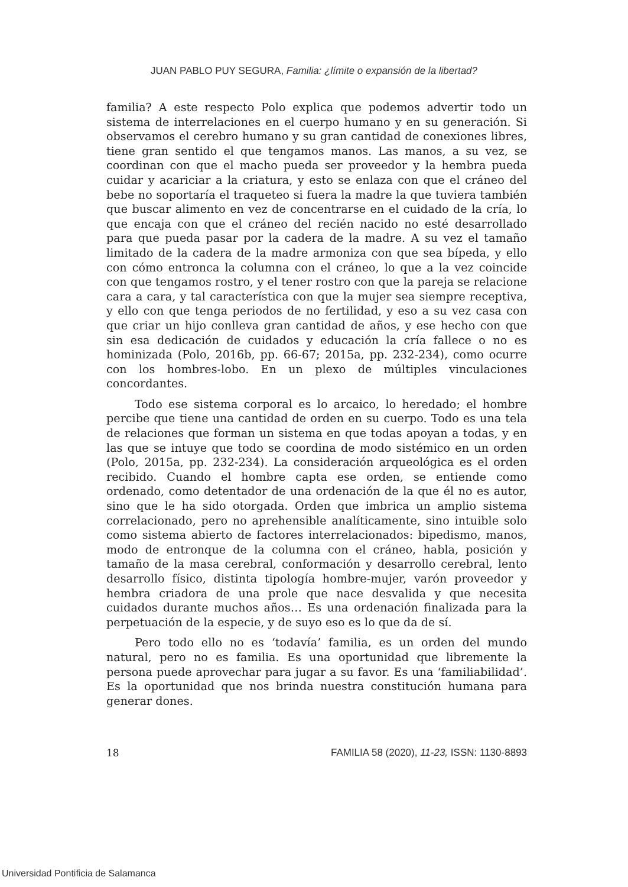JUAN PABLO PUY SEGURA, Familia: ¿límite o expansión de la libertad?
familia? A este respecto Polo explica que podemos advertir todo un sistema de interrelaciones en el cuerpo humano y en su generación. Si observamos el cerebro humano y su gran cantidad de conexiones libres, tiene gran sentido el que tengamos manos. Las manos, a su vez, se coordinan con que el macho pueda ser proveedor y la hembra pueda cuidar y acariciar a la criatura, y esto se enlaza con que el cráneo del bebe no soportaría el traqueteo si fuera la madre la que tuviera también que buscar alimento en vez de concentrarse en el cuidado de la cría, lo que encaja con que el cráneo del recién nacido no esté desarrollado para que pueda pasar por la cadera de la madre. A su vez el tamaño limitado de la cadera de la madre armoniza con que sea bípeda, y ello con cómo entronca la columna con el cráneo, lo que a la vez coincide con que tengamos rostro, y el tener rostro con que la pareja se relacione cara a cara, y tal característica con que la mujer sea siempre receptiva, y ello con que tenga periodos de no fertilidad, y eso a su vez casa con que criar un hijo conlleva gran cantidad de años, y ese hecho con que sin esa dedicación de cuidados y educación la cría fallece o no es hominizada (Polo, 2016b, pp. 66-67; 2015a, pp. 232-234), como ocurre con los hombres-lobo. En un plexo de múltiples vinculaciones concordantes.
Todo ese sistema corporal es lo arcaico, lo heredado; el hombre percibe que tiene una cantidad de orden en su cuerpo. Todo es una tela de relaciones que forman un sistema en que todas apoyan a todas, y en las que se intuye que todo se coordina de modo sistémico en un orden (Polo, 2015a, pp. 232-234). La consideración arqueológica es el orden recibido. Cuando el hombre capta ese orden, se entiende como ordenado, como detentador de una ordenación de la que él no es autor, sino que le ha sido otorgada. Orden que imbrica un amplio sistema correlacionado, pero no aprehensible analíticamente, sino intuible solo como sistema abierto de factores interrelacionados: bipedismo, manos, modo de entronque de la columna con el cráneo, habla, posición y tamaño de la masa cerebral, conformación y desarrollo cerebral, lento desarrollo físico, distinta tipología hombre-mujer, varón proveedor y hembra criadora de una prole que nace desvalida y que necesita cuidados durante muchos años… Es una ordenación finalizada para la perpetuación de la especie, y de suyo eso es lo que da de sí.
Pero todo ello no es ‘todavía’ familia, es un orden del mundo natural, pero no es familia. Es una oportunidad que libremente la persona puede aprovechar para jugar a su favor. Es una ‘familiabilidad’. Es la oportunidad que nos brinda nuestra constitución humana para generar dones.
18 FAMILIA 58 (2020), 11-23, ISSN: 1130-8893
Universidad Pontificia de Salamanca